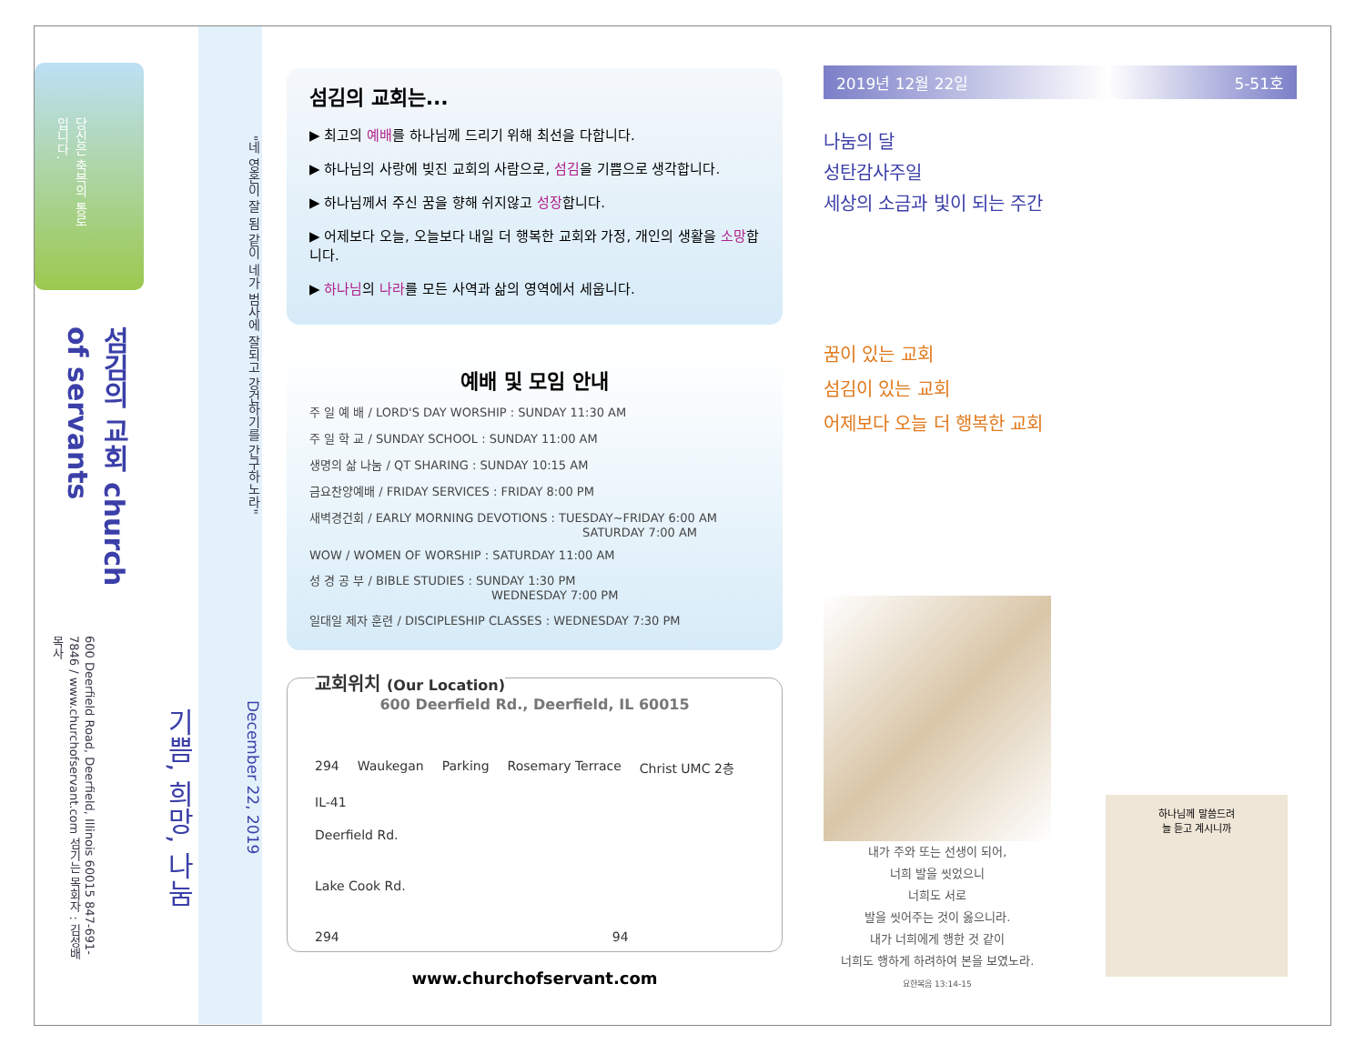당신은 축복의 통로입니다.
섬김의 교회 church of servants
600 Deerfield Road, Deerfield, Illinois 60015 847-691-7846 / www.churchofservant.com 섬기는 목회자 : 김성배 목사
기쁨, 희망, 나눔
"네 영혼이 잘 됨 같이 네가 범사에 잘되고 강건하기를 간구하노라" December 22, 2019
섬김의 교회는...
▶ 최고의 예배를 하나님께 드리기 위해 최선을 다합니다.
▶ 하나님의 사랑에 빚진 교회의 사람으로, 섬김을 기쁨으로 생각합니다.
▶ 하나님께서 주신 꿈을 향해 쉬지않고 성장합니다.
▶ 어제보다 오늘, 오늘보다 내일 더 행복한 교회와 가정, 개인의 생활을 소망합니다.
▶ 하나님의 나라를 모든 사역과 삶의 영역에서 세웁니다.
예배 및 모임 안내
주 일 예 배 / LORD'S DAY WORSHIP : SUNDAY 11:30 AM
주 일 학 교 / SUNDAY SCHOOL : SUNDAY 11:00 AM
생명의 삶 나눔 / QT SHARING : SUNDAY 10:15 AM
금요찬양예배 / FRIDAY SERVICES : FRIDAY 8:00 PM
새벽경건회 / EARLY MORNING DEVOTIONS : TUESDAY~FRIDAY 6:00 AM
SATURDAY 7:00 AM
WOW / WOMEN OF WORSHIP : SATURDAY 11:00 AM
성 경 공 부 / BIBLE STUDIES : SUNDAY 1:30 PM
WEDNESDAY 7:00 PM
일대일 제자 훈련 / DISCIPLESHIP CLASSES : WEDNESDAY 7:30 PM
교회위치 (Our Location)
600 Deerfield Rd., Deerfield, IL 60015
294 Waukegan Parking Rosemary Terrace Christ UMC 2층 IL-41
Deerfield Rd.
Lake Cook Rd.
294 94
www.churchofservant.com
2019년 12월 22일 5-51호
나눔의 달
성탄감사주일
세상의 소금과 빛이 되는 주간
꿈이 있는 교회
섬김이 있는 교회
어제보다 오늘 더 행복한 교회
내가 주와 또는 선생이 되어,
너희 발을 씻었으니
너희도 서로
발을 씻어주는 것이 옳으니라.
내가 너희에게 행한 것 같이
너희도 행하게 하려하여 본을 보였노라.
요한복음 13:14-15
하나님께 말씀드려
늘 듣고 계시니까